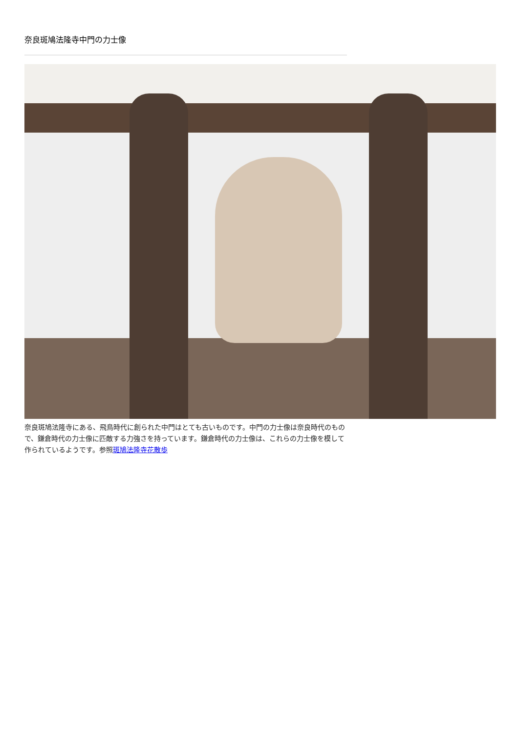奈良斑鳩法隆寺中門の力士像
奈良斑鳩法隆寺にある、飛鳥時代に創られた中門はとても古いものです。中門の力士像は奈良時代のもので、鎌倉時代の力士像に匹敵する力強さを持っています。鎌倉時代の力士像は、これらの力士像を模して作られているようです。参照斑鳩法隆寺花散歩